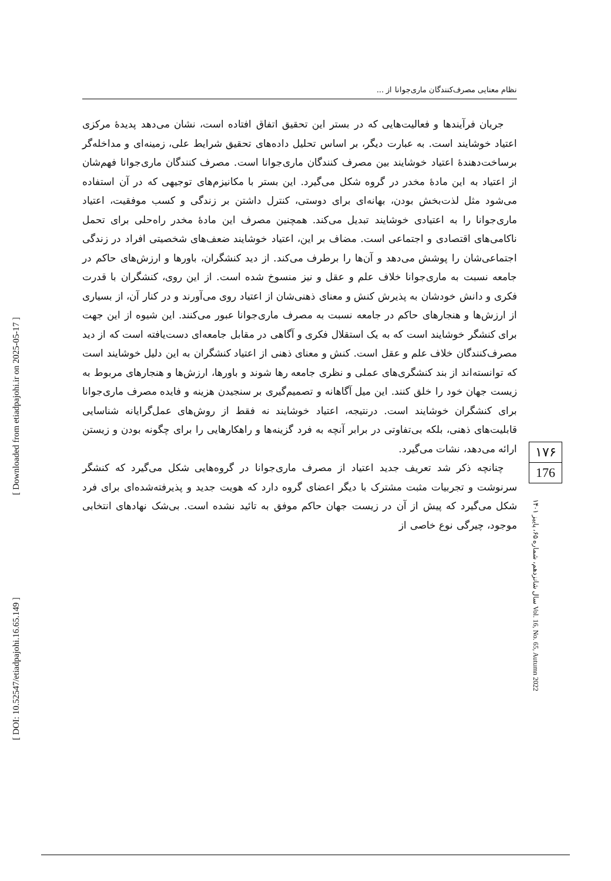نظام معنایی مصرف‌کنندگان ماری‌جوانا از ...
جریان فرآیندها و فعالیت‌هایی که در بستر این تحقیق اتفاق افتاده است، نشان می‌دهد پدیدهٔ مرکزی اعتیاد خوشایند است. به عبارت دیگر، بر اساس تحلیل داده‌های تحقیق شرایط علی، زمینه‌ای و مداخله‌گر برساخت‌دهندهٔ اعتیاد خوشایند بین مصرف کنندگان ماری‌جوانا است. مصرف کنندگان ماری‌جوانا فهم‌شان از اعتیاد به این مادهٔ مخدر در گروه شکل می‌گیرد. این بستر با مکانیزم‌های توجیهی که در آن استفاده می‌شود مثل لذت‌بخش بودن، بهانه‌ای برای دوستی، کنترل داشتن بر زندگی و کسب موفقیت، اعتیاد ماری‌جوانا را به اعتیادی خوشایند تبدیل می‌کند. همچنین مصرف این مادهٔ مخدر راه‌حلی برای تحمل ناکامی‌های اقتصادی و اجتماعی است. مضاف بر این، اعتیاد خوشایند ضعف‌های شخصیتی افراد در زندگی اجتماعی‌شان را پوشش می‌دهد و آن‌ها را برطرف می‌کند. از دید کنشگران، باورها و ارزش‌های حاکم در جامعه نسبت به ماری‌جوانا خلاف علم و عقل و نیز منسوخ شده است. از این روی، کنشگران با قدرت فکری و دانش خودشان به پذیرش کنش و معنای ذهنی‌شان از اعتیاد روی می‌آورند و در کنار آن، از بسیاری از ارزش‌ها و هنجارهای حاکم در جامعه نسبت به مصرف ماری‌جوانا عبور می‌کنند. این شیوه از این جهت برای کنشگر خوشایند است که به یک استقلال فکری و آگاهی در مقابل جامعه‌ای دست‌یافته است که از دید مصرف‌کنندگان خلاف علم و عقل است. کنش و معنای ذهنی از اعتیاد کنشگران به این دلیل خوشایند است که توانسته‌اند از بند کنشگری‌های عملی و نظری جامعه رها شوند و باورها، ارزش‌ها و هنجارهای مربوط به زیست جهان خود را خلق کنند. این میل آگاهانه و تصمیم‌گیری بر سنجیدن هزینه و فایده مصرف ماری‌جوانا برای کنشگران خوشایند است. درنتیجه، اعتیاد خوشایند نه فقط از روش‌های عمل‌گرایانه شناسایی قابلیت‌های ذهنی، بلکه بی‌تفاوتی در برابر آنچه به فرد گزینه‌ها و راهکارهایی را برای چگونه بودن و زیستن ارائه می‌دهد، نشات می‌گیرد.
چنانچه ذکر شد تعریف جدید اعتیاد از مصرف ماری‌جوانا در گروه‌هایی شکل می‌گیرد که کنشگر سرنوشت و تجربیات مثبت مشترک با دیگر اعضای گروه دارد که هویت جدید و پذیرفته‌شده‌ای برای فرد شکل می‌گیرد که پیش از آن در زیست جهان حاکم موفق به تائید نشده است. بی‌شک نهادهای انتخابی موجود، چیرگی نوع خاصی از
۱۷۶
176
سال شانزدهم، شماره ۶۵، پاییز ۱۴۰۱ Vol. 16, No. 65, Autumn 2022
[ Downloaded from etiadpajohi.ir on 2025-05-17 ]
[ DOI: 10.52547/etiadpajohi.16.65.149 ]